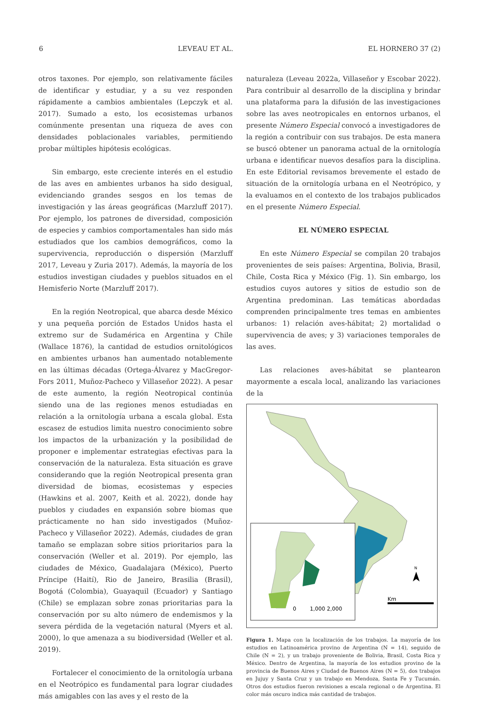6 LEVEAU ET AL. EL HORNERO 37 (2)
otros taxones. Por ejemplo, son relativamente fáciles de identificar y estudiar, y a su vez responden rápidamente a cambios ambientales (Lepczyk et al. 2017). Sumado a esto, los ecosistemas urbanos comúnmente presentan una riqueza de aves con densidades poblacionales variables, permitiendo probar múltiples hipótesis ecológicas.
Sin embargo, este creciente interés en el estudio de las aves en ambientes urbanos ha sido desigual, evidenciando grandes sesgos en los temas de investigación y las áreas geográficas (Marzluff 2017). Por ejemplo, los patrones de diversidad, composición de especies y cambios comportamentales han sido más estudiados que los cambios demográficos, como la supervivencia, reproducción o dispersión (Marzluff 2017, Leveau y Zuria 2017). Además, la mayoría de los estudios investigan ciudades y pueblos situados en el Hemisferio Norte (Marzluff 2017).
En la región Neotropical, que abarca desde México y una pequeña porción de Estados Unidos hasta el extremo sur de Sudamérica en Argentina y Chile (Wallace 1876), la cantidad de estudios ornitológicos en ambientes urbanos han aumentado notablemente en las últimas décadas (Ortega-Álvarez y MacGregor-Fors 2011, Muñoz-Pacheco y Villaseñor 2022). A pesar de este aumento, la región Neotropical continúa siendo una de las regiones menos estudiadas en relación a la ornitología urbana a escala global. Esta escasez de estudios limita nuestro conocimiento sobre los impactos de la urbanización y la posibilidad de proponer e implementar estrategias efectivas para la conservación de la naturaleza. Esta situación es grave considerando que la región Neotropical presenta gran diversidad de biomas, ecosistemas y especies (Hawkins et al. 2007, Keith et al. 2022), donde hay pueblos y ciudades en expansión sobre biomas que prácticamente no han sido investigados (Muñoz-Pacheco y Villaseñor 2022). Además, ciudades de gran tamaño se emplazan sobre sitios prioritarios para la conservación (Weller et al. 2019). Por ejemplo, las ciudades de México, Guadalajara (México), Puerto Príncipe (Haití), Rio de Janeiro, Brasilia (Brasil), Bogotá (Colombia), Guayaquil (Ecuador) y Santiago (Chile) se emplazan sobre zonas prioritarias para la conservación por su alto número de endemismos y la severa pérdida de la vegetación natural (Myers et al. 2000), lo que amenaza a su biodiversidad (Weller et al. 2019).
Fortalecer el conocimiento de la ornitología urbana en el Neotrópico es fundamental para lograr ciudades más amigables con las aves y el resto de la
naturaleza (Leveau 2022a, Villaseñor y Escobar 2022). Para contribuir al desarrollo de la disciplina y brindar una plataforma para la difusión de las investigaciones sobre las aves neotropicales en entornos urbanos, el presente Número Especial convocó a investigadores de la región a contribuir con sus trabajos. De esta manera se buscó obtener un panorama actual de la ornitología urbana e identificar nuevos desafíos para la disciplina. En este Editorial revisamos brevemente el estado de situación de la ornitología urbana en el Neotrópico, y la evaluamos en el contexto de los trabajos publicados en el presente Número Especial.
EL NÚMERO ESPECIAL
En este Número Especial se compilan 20 trabajos provenientes de seis países: Argentina, Bolivia, Brasil, Chile, Costa Rica y México (Fig. 1). Sin embargo, los estudios cuyos autores y sitios de estudio son de Argentina predominan. Las temáticas abordadas comprenden principalmente tres temas en ambientes urbanos: 1) relación aves-hábitat; 2) mortalidad o supervivencia de aves; y 3) variaciones temporales de las aves.
Las relaciones aves-hábitat se plantearon mayormente a escala local, analizando las variaciones de la
Km
0
1,000 2,000
N
Figura 1. Mapa con la localización de los trabajos. La mayoría de los estudios en Latinoamérica provino de Argentina (N = 14), seguido de Chile (N = 2), y un trabajo proveniente de Bolivia, Brasil, Costa Rica y México. Dentro de Argentina, la mayoría de los estudios provino de la provincia de Buenos Aires y Ciudad de Buenos Aires (N = 5), dos trabajos en Jujuy y Santa Cruz y un trabajo en Mendoza, Santa Fe y Tucumán. Otros dos estudios fueron revisiones a escala regional o de Argentina. El color más oscuro indica más cantidad de trabajos.